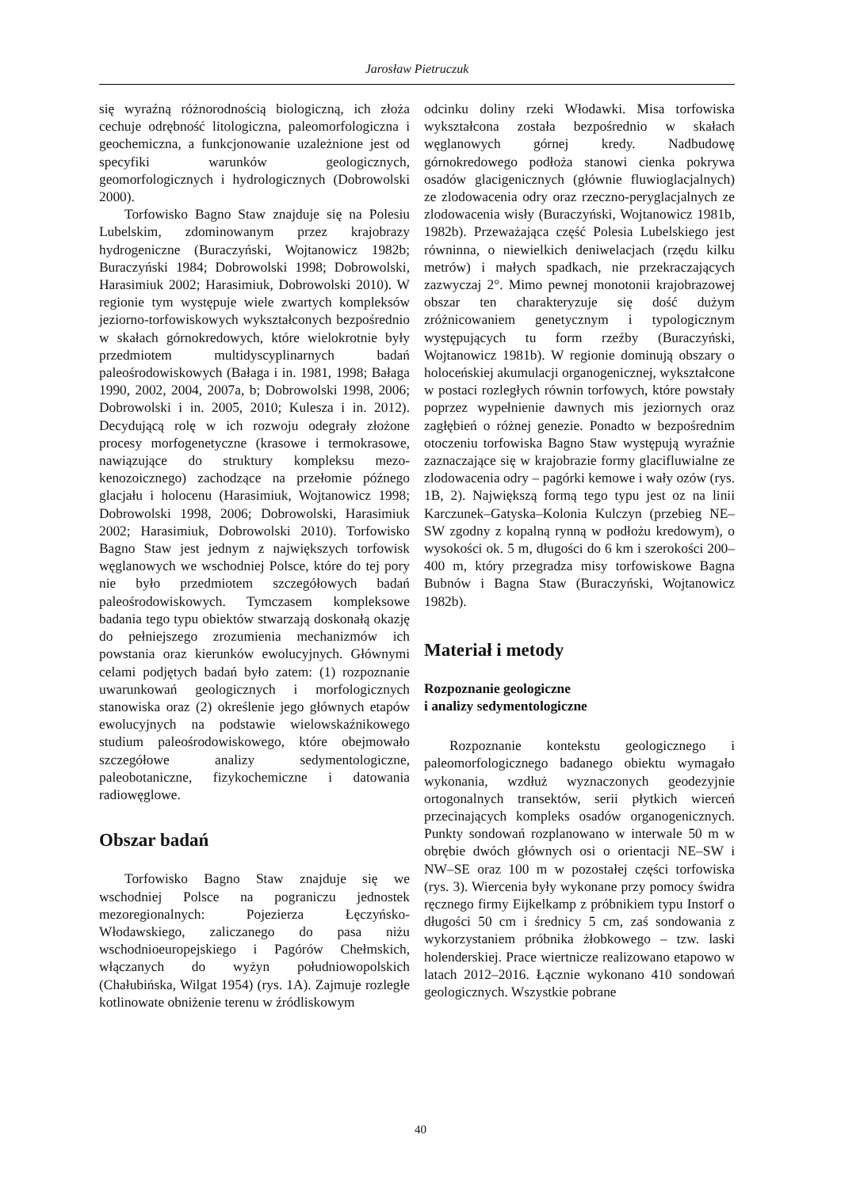Jarosław Pietruczuk
się wyraźną różnorodnością biologiczną, ich złoża cechuje odrębność litologiczna, paleomorfologiczna i geochemiczna, a funkcjonowanie uzależnione jest od specyfiki warunków geologicznych, geomorfologicznych i hydrologicznych (Dobrowolski 2000).
Torfowisko Bagno Staw znajduje się na Polesiu Lubelskim, zdominowanym przez krajobrazy hydrogeniczne (Buraczyński, Wojtanowicz 1982b; Buraczyński 1984; Dobrowolski 1998; Dobrowolski, Harasimiuk 2002; Harasimiuk, Dobrowolski 2010). W regionie tym występuje wiele zwartych kompleksów jeziorno-torfowiskowych wykształconych bezpośrednio w skałach górnokredowych, które wielokrotnie były przedmiotem multidyscyplinarnych badań paleośrodowiskowych (Bałaga i in. 1981, 1998; Bałaga 1990, 2002, 2004, 2007a, b; Dobrowolski 1998, 2006; Dobrowolski i in. 2005, 2010; Kulesza i in. 2012). Decydującą rolę w ich rozwoju odegrały złożone procesy morfogenetyczne (krasowe i termokrasowe, nawiązujące do struktury kompleksu mezo-kenozoicznego) zachodzące na przełomie późnego glacjału i holocenu (Harasimiuk, Wojtanowicz 1998; Dobrowolski 1998, 2006; Dobrowolski, Harasimiuk 2002; Harasimiuk, Dobrowolski 2010). Torfowisko Bagno Staw jest jednym z największych torfowisk węglanowych we wschodniej Polsce, które do tej pory nie było przedmiotem szczegółowych badań paleośrodowiskowych. Tymczasem kompleksowe badania tego typu obiektów stwarzają doskonałą okazję do pełniejszego zrozumienia mechanizmów ich powstania oraz kierunków ewolucyjnych. Głównymi celami podjętych badań było zatem: (1) rozpoznanie uwarunkowań geologicznych i morfologicznych stanowiska oraz (2) określenie jego głównych etapów ewolucyjnych na podstawie wielowskaźnikowego studium paleośrodowiskowego, które obejmowało szczegółowe analizy sedymentologiczne, paleobotaniczne, fizykochemiczne i datowania radiowęglowe.
Obszar badań
Torfowisko Bagno Staw znajduje się we wschodniej Polsce na pograniczu jednostek mezoregionalnych: Pojezierza Łęczyńsko-Włodawskiego, zaliczanego do pasa niżu wschodnioeuropejskiego i Pagórów Chełmskich, włączanych do wyżyn południowopolskich (Chałubińska, Wilgat 1954) (rys. 1A). Zajmuje rozległe kotlinowate obniżenie terenu w źródliskowym
odcinku doliny rzeki Włodawki. Misa torfowiska wykształcona została bezpośrednio w skałach węglanowych górnej kredy. Nadbudowę górnokredowego podłoża stanowi cienka pokrywa osadów glacigenicznych (głównie fluwioglacjalnych) ze zlodowacenia odry oraz rzeczno-peryglacjalnych ze zlodowacenia wisły (Buraczyński, Wojtanowicz 1981b, 1982b). Przeważająca część Polesia Lubelskiego jest równinna, o niewielkich deniwelacjach (rzędu kilku metrów) i małych spadkach, nie przekraczających zazwyczaj 2°. Mimo pewnej monotonii krajobrazowej obszar ten charakteryzuje się dość dużym zróżnicowaniem genetycznym i typologicznym występujących tu form rzeźby (Buraczyński, Wojtanowicz 1981b). W regionie dominują obszary o holoceńskiej akumulacji organogenicznej, wykształcone w postaci rozległych równin torfowych, które powstały poprzez wypełnienie dawnych mis jeziornych oraz zagłębień o różnej genezie. Ponadto w bezpośrednim otoczeniu torfowiska Bagno Staw występują wyraźnie zaznaczające się w krajobrazie formy glacifluwialne ze zlodowacenia odry – pagórki kemowe i wały ozów (rys. 1B, 2). Największą formą tego typu jest oz na linii Karczunek–Gatyska–Kolonia Kulczyn (przebieg NE–SW zgodny z kopalną rynną w podłożu kredowym), o wysokości ok. 5 m, długości do 6 km i szerokości 200–400 m, który przegradza misy torfowiskowe Bagna Bubnów i Bagna Staw (Buraczyński, Wojtanowicz 1982b).
Materiał i metody
Rozpoznanie geologiczne
i analizy sedymentologiczne
Rozpoznanie kontekstu geologicznego i paleomorfologicznego badanego obiektu wymagało wykonania, wzdłuż wyznaczonych geodezyjnie ortogonalnych transektów, serii płytkich wierceń przecinających kompleks osadów organogenicznych. Punkty sondowań rozplanowano w interwale 50 m w obrębie dwóch głównych osi o orientacji NE–SW i NW–SE oraz 100 m w pozostałej części torfowiska (rys. 3). Wiercenia były wykonane przy pomocy świdra ręcznego firmy Eijkelkamp z próbnikiem typu Instorf o długości 50 cm i średnicy 5 cm, zaś sondowania z wykorzystaniem próbnika żłobkowego – tzw. laski holenderskiej. Prace wiertnicze realizowano etapowo w latach 2012–2016. Łącznie wykonano 410 sondowań geologicznych. Wszystkie pobrane
40